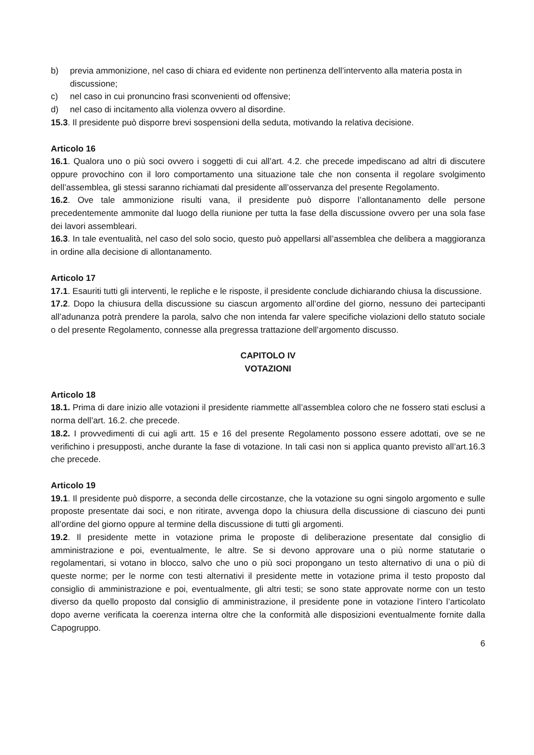b) previa ammonizione, nel caso di chiara ed evidente non pertinenza dell’intervento alla materia posta in discussione;
c) nel caso in cui pronuncino frasi sconvenienti od offensive;
d) nel caso di incitamento alla violenza ovvero al disordine.
15.3. Il presidente può disporre brevi sospensioni della seduta, motivando la relativa decisione.
Articolo 16
16.1. Qualora uno o più soci ovvero i soggetti di cui all’art. 4.2. che precede impediscano ad altri di discutere oppure provochino con il loro comportamento una situazione tale che non consenta il regolare svolgimento dell’assemblea, gli stessi saranno richiamati dal presidente all’osservanza del presente Regolamento.
16.2. Ove tale ammonizione risulti vana, il presidente può disporre l’allontanamento delle persone precedentemente ammonite dal luogo della riunione per tutta la fase della discussione ovvero per una sola fase dei lavori assembleari.
16.3. In tale eventualità, nel caso del solo socio, questo può appellarsi all’assemblea che delibera a maggioranza in ordine alla decisione di allontanamento.
Articolo 17
17.1. Esauriti tutti gli interventi, le repliche e le risposte, il presidente conclude dichiarando chiusa la discussione.
17.2. Dopo la chiusura della discussione su ciascun argomento all’ordine del giorno, nessuno dei partecipanti all’adunanza potrà prendere la parola, salvo che non intenda far valere specifiche violazioni dello statuto sociale o del presente Regolamento, connesse alla pregressa trattazione dell’argomento discusso.
CAPITOLO IV
VOTAZIONI
Articolo 18
18.1. Prima di dare inizio alle votazioni il presidente riammette all’assemblea coloro che ne fossero stati esclusi a norma dell’art. 16.2. che precede.
18.2. I provvedimenti di cui agli artt. 15 e 16 del presente Regolamento possono essere adottati, ove se ne verifichino i presupposti, anche durante la fase di votazione. In tali casi non si applica quanto previsto all’art.16.3 che precede.
Articolo 19
19.1. Il presidente può disporre, a seconda delle circostanze, che la votazione su ogni singolo argomento e sulle proposte presentate dai soci, e non ritirate, avvenga dopo la chiusura della discussione di ciascuno dei punti all’ordine del giorno oppure al termine della discussione di tutti gli argomenti.
19.2. Il presidente mette in votazione prima le proposte di deliberazione presentate dal consiglio di amministrazione e poi, eventualmente, le altre. Se si devono approvare una o più norme statutarie o regolamentari, si votano in blocco, salvo che uno o più soci propongano un testo alternativo di una o più di queste norme; per le norme con testi alternativi il presidente mette in votazione prima il testo proposto dal consiglio di amministrazione e poi, eventualmente, gli altri testi; se sono state approvate norme con un testo diverso da quello proposto dal consiglio di amministrazione, il presidente pone in votazione l’intero l’articolato dopo averne verificata la coerenza interna oltre che la conformità alle disposizioni eventualmente fornite dalla Capogruppo.
6